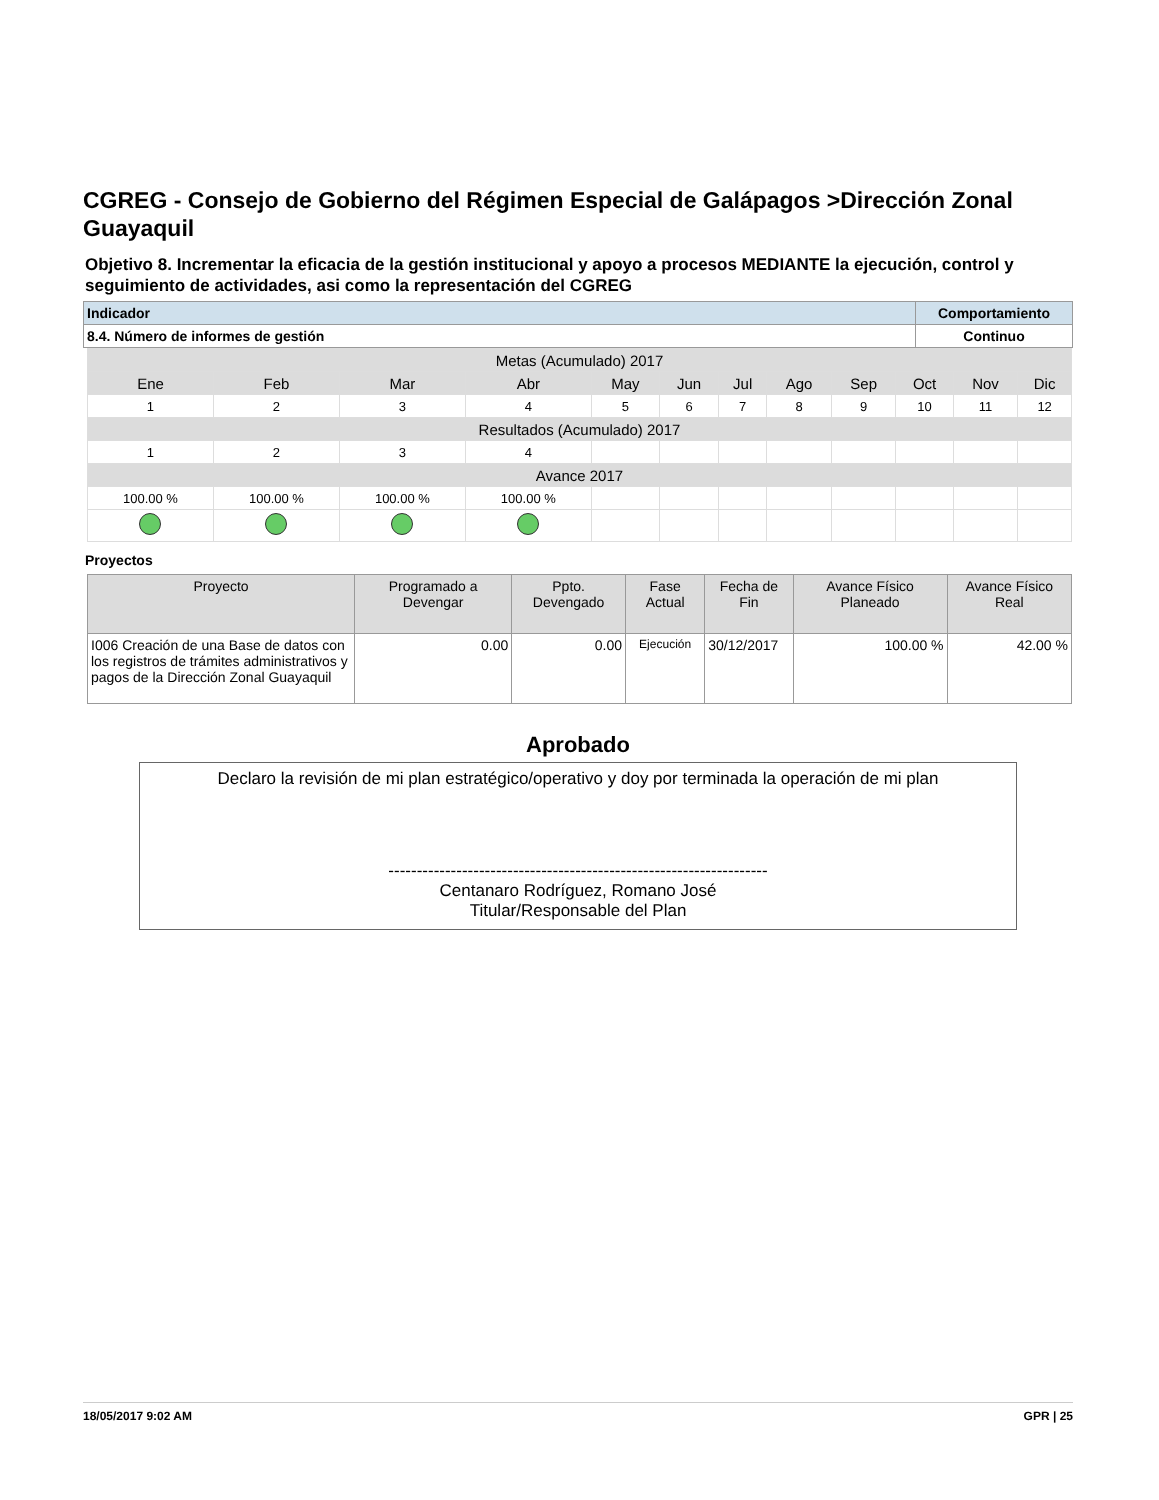CGREG - Consejo de Gobierno del Régimen Especial de Galápagos >Dirección Zonal Guayaquil
Objetivo 8. Incrementar la eficacia de la gestión institucional y apoyo a procesos MEDIANTE la ejecución, control y seguimiento de actividades, asi como la representación del CGREG
| Indicador | Comportamiento |
| 8.4. Número de informes de gestión | Continuo |
| Metas (Acumulado) 2017 | | | | | | | | | | | |
| Ene | Feb | Mar | Abr | May | Jun | Jul | Ago | Sep | Oct | Nov | Dic |
| 1 | 2 | 3 | 4 | 5 | 6 | 7 | 8 | 9 | 10 | 11 | 12 |
| Resultados (Acumulado) 2017 | | | | | | | | | | | |
| 1 | 2 | 3 | 4 | | | | | | | | |
| Avance 2017 | | | | | | | | | | | |
| 100.00 % | 100.00 % | 100.00 % | 100.00 % | | | | | | | | |
Proyectos
| Proyecto | Programado a Devengar | Ppto. Devengado | Fase Actual | Fecha de Fin | Avance Físico Planeado | Avance Físico Real |
| --- | --- | --- | --- | --- | --- | --- |
| I006 Creación de una Base de datos con los registros de trámites administrativos y pagos de la Dirección Zonal Guayaquil | 0.00 | 0.00 | Ejecución | 30/12/2017 | 100.00 % | 42.00 % |
Aprobado
Declaro la revisión de mi plan estratégico/operativo y doy por terminada la operación de mi plan
-------------------------------------------------------------------
Centanaro Rodríguez, Romano José
Titular/Responsable del Plan
18/05/2017 9:02 AM GPR | 25